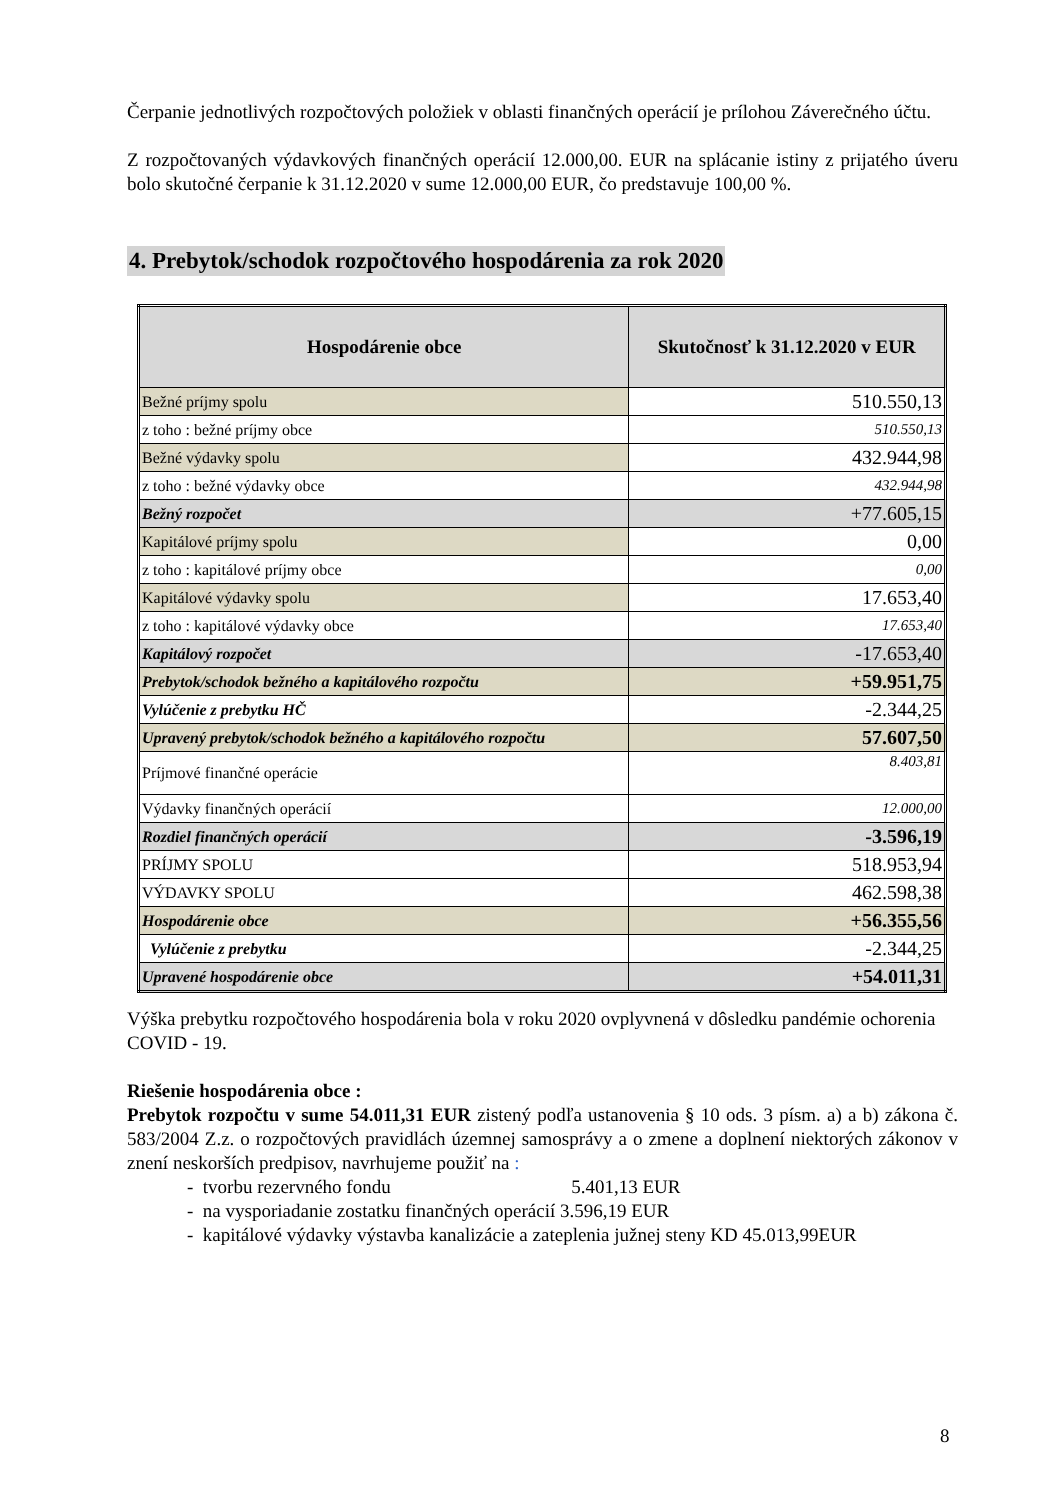Čerpanie jednotlivých rozpočtových položiek v oblasti finančných operácií je prílohou Záverečného účtu.
Z rozpočtovaných výdavkových finančných operácií 12.000,00. EUR na splácanie istiny z prijatého úveru bolo skutočné čerpanie k 31.12.2020 v sume 12.000,00 EUR, čo predstavuje 100,00 %.
4. Prebytok/schodok rozpočtového hospodárenia za rok 2020
| Hospodárenie obce | Skutočnosť k 31.12.2020 v EUR |
| --- | --- |
| Bežné príjmy spolu | 510.550,13 |
| z toho : bežné príjmy obce | 510.550,13 |
| Bežné výdavky spolu | 432.944,98 |
| z toho : bežné výdavky obce | 432.944,98 |
| Bežný rozpočet | +77.605,15 |
| Kapitálové príjmy spolu | 0,00 |
| z toho : kapitálové príjmy obce | 0,00 |
| Kapitálové výdavky spolu | 17.653,40 |
| z toho : kapitálové výdavky obce | 17.653,40 |
| Kapitálový rozpočet | -17.653,40 |
| Prebytok/schodok bežného a kapitálového rozpočtu | +59.951,75 |
| Vylúčenie z prebytku HČ | -2.344,25 |
| Upravený prebytok/schodok bežného a kapitálového rozpočtu | 57.607,50 |
| Príjmové finančné operácie | 8.403,81 |
| Výdavky finančných operácií | 12.000,00 |
| Rozdiel finančných operácií | -3.596,19 |
| PRÍJMY SPOLU | 518.953,94 |
| VÝDAVKY SPOLU | 462.598,38 |
| Hospodárenie obce | +56.355,56 |
| Vylúčenie z prebytku | -2.344,25 |
| Upravené hospodárenie obce | +54.011,31 |
Výška prebytku rozpočtového hospodárenia bola v roku 2020 ovplyvnená v dôsledku pandémie ochorenia COVID - 19.
Riešenie hospodárenia obce :
Prebytok rozpočtu v sume 54.011,31 EUR zistený podľa ustanovenia § 10 ods. 3 písm. a) a b) zákona č. 583/2004 Z.z. o rozpočtových pravidlách územnej samosprávy a o zmene a doplnení niektorých zákonov v znení neskorších predpisov, navrhujeme použiť na :
- tvorbu rezervného fondu 5.401,13 EUR
- na vysporiadanie zostatku finančných operácií 3.596,19 EUR
- kapitálové výdavky výstavba kanalizácie a zateplenia južnej steny KD 45.013,99EUR
8